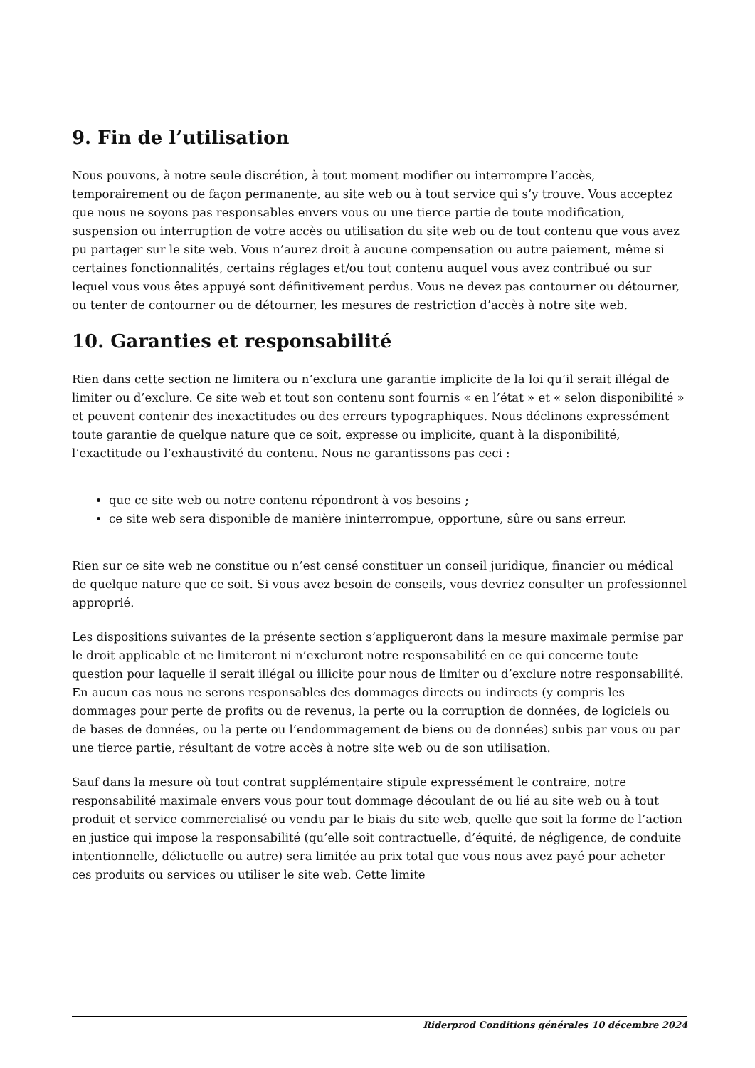9. Fin de l’utilisation
Nous pouvons, à notre seule discrétion, à tout moment modifier ou interrompre l’accès, temporairement ou de façon permanente, au site web ou à tout service qui s’y trouve. Vous acceptez que nous ne soyons pas responsables envers vous ou une tierce partie de toute modification, suspension ou interruption de votre accès ou utilisation du site web ou de tout contenu que vous avez pu partager sur le site web. Vous n’aurez droit à aucune compensation ou autre paiement, même si certaines fonctionnalités, certains réglages et/ou tout contenu auquel vous avez contribué ou sur lequel vous vous êtes appuyé sont définitivement perdus. Vous ne devez pas contourner ou détourner, ou tenter de contourner ou de détourner, les mesures de restriction d’accès à notre site web.
10. Garanties et responsabilité
Rien dans cette section ne limitera ou n’exclura une garantie implicite de la loi qu’il serait illégal de limiter ou d’exclure. Ce site web et tout son contenu sont fournis « en l’état » et « selon disponibilité » et peuvent contenir des inexactitudes ou des erreurs typographiques. Nous déclinons expressément toute garantie de quelque nature que ce soit, expresse ou implicite, quant à la disponibilité, l’exactitude ou l’exhaustivité du contenu. Nous ne garantissons pas ceci :
que ce site web ou notre contenu répondront à vos besoins ;
ce site web sera disponible de manière ininterrompue, opportune, sûre ou sans erreur.
Rien sur ce site web ne constitue ou n’est censé constituer un conseil juridique, financier ou médical de quelque nature que ce soit. Si vous avez besoin de conseils, vous devriez consulter un professionnel approprié.
Les dispositions suivantes de la présente section s’appliqueront dans la mesure maximale permise par le droit applicable et ne limiteront ni n’excluront notre responsabilité en ce qui concerne toute question pour laquelle il serait illégal ou illicite pour nous de limiter ou d’exclure notre responsabilité. En aucun cas nous ne serons responsables des dommages directs ou indirects (y compris les dommages pour perte de profits ou de revenus, la perte ou la corruption de données, de logiciels ou de bases de données, ou la perte ou l’endommagement de biens ou de données) subis par vous ou par une tierce partie, résultant de votre accès à notre site web ou de son utilisation.
Sauf dans la mesure où tout contrat supplémentaire stipule expressément le contraire, notre responsabilité maximale envers vous pour tout dommage découlant de ou lié au site web ou à tout produit et service commercialisé ou vendu par le biais du site web, quelle que soit la forme de l’action en justice qui impose la responsabilité (qu’elle soit contractuelle, d’équité, de négligence, de conduite intentionnelle, délictuelle ou autre) sera limitée au prix total que vous nous avez payé pour acheter ces produits ou services ou utiliser le site web. Cette limite
Riderprod Conditions générales 10 décembre 2024